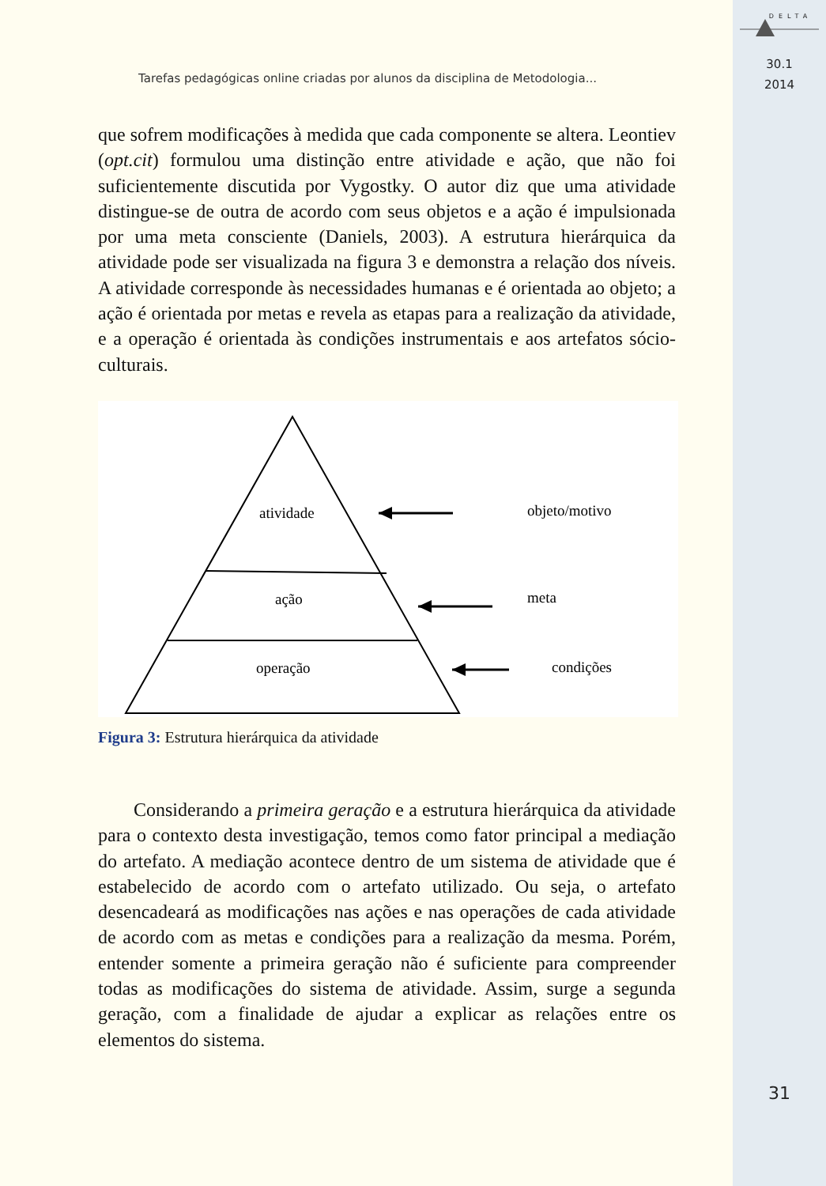DELTA
30.1
2014
31
Tarefas pedagógicas online criadas por alunos da disciplina de Metodologia...
que sofrem modificações à medida que cada componente se altera. Leontiev (opt.cit) formulou uma distinção entre atividade e ação, que não foi suficientemente discutida por Vygostky. O autor diz que uma atividade distingue-se de outra de acordo com seus objetos e a ação é impulsionada por uma meta consciente (Daniels, 2003). A estrutura hierárquica da atividade pode ser visualizada na figura 3 e demonstra a relação dos níveis. A atividade corresponde às necessidades humanas e é orientada ao objeto; a ação é orientada por metas e revela as etapas para a realização da atividade, e a operação é orientada às condições instrumentais e aos artefatos sócio-culturais.
atividade
ação
operação
objeto/motivo
meta
condições
Figura 3: Estrutura hierárquica da atividade
Considerando a primeira geração e a estrutura hierárquica da atividade para o contexto desta investigação, temos como fator principal a mediação do artefato. A mediação acontece dentro de um sistema de atividade que é estabelecido de acordo com o artefato utilizado. Ou seja, o artefato desencadeará as modificações nas ações e nas operações de cada atividade de acordo com as metas e condições para a realização da mesma. Porém, entender somente a primeira geração não é suficiente para compreender todas as modificações do sistema de atividade. Assim, surge a segunda geração, com a finalidade de ajudar a explicar as relações entre os elementos do sistema.